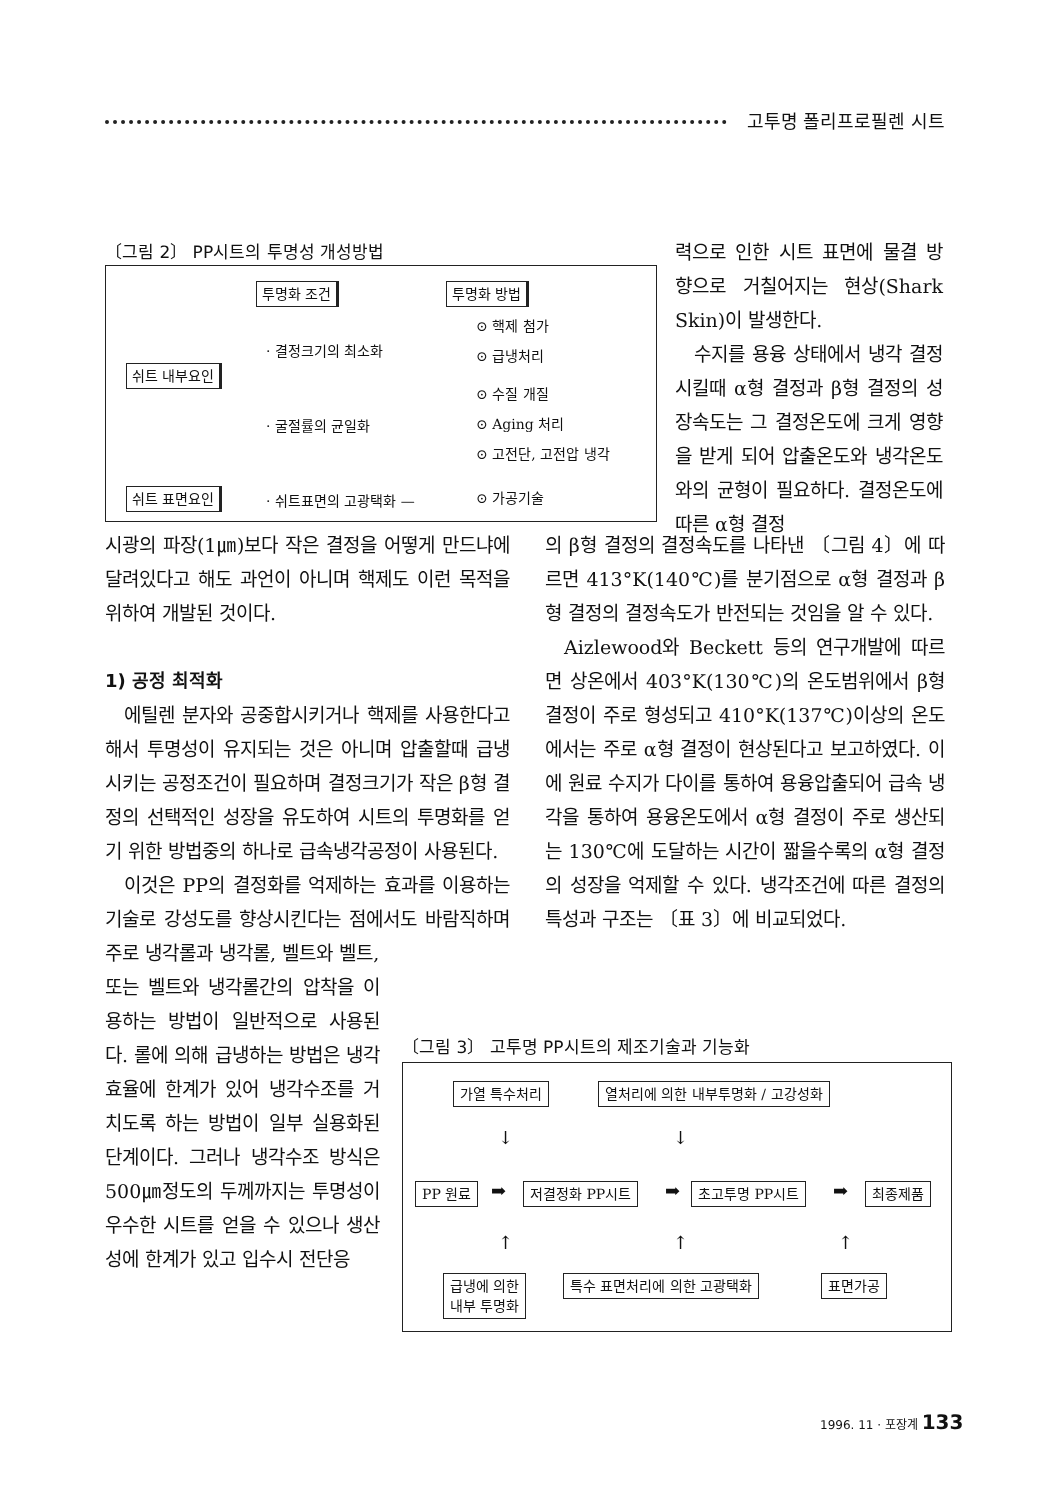고투명 폴리프로필렌 시트
〔그림 2〕 PP시트의 투명성 개성방법
투명화 조건 투명화 방법
⊙ 핵제 첨가
· 결정크기의 최소화 ⊙ 급냉처리
쉬트 내부요인
⊙ 수질 개질
· 굴절률의 균일화 ⊙ Aging 처리
⊙ 고전단, 고전압 냉각
쉬트 표면요인 · 쉬트표면의 고광택화 — ⊙ 가공기술
력으로 인한 시트 표면에 물결 방향으로 거칠어지는 현상(Shark Skin)이 발생한다.
수지를 용융 상태에서 냉각 결정시킬때 α형 결정과 β형 결정의 성장속도는 그 결정온도에 크게 영향을 받게 되어 압출온도와 냉각온도와의 균형이 필요하다. 결정온도에 따른 α형 결정
시광의 파장(1㎛)보다 작은 결정을 어떻게 만드냐에 달려있다고 해도 과언이 아니며 핵제도 이런 목적을 위하여 개발된 것이다.
1) 공정 최적화
에틸렌 분자와 공중합시키거나 핵제를 사용한다고 해서 투명성이 유지되는 것은 아니며 압출할때 급냉시키는 공정조건이 필요하며 결정크기가 작은 β형 결정의 선택적인 성장을 유도하여 시트의 투명화를 얻기 위한 방법중의 하나로 급속냉각공정이 사용된다.
이것은 PP의 결정화를 억제하는 효과를 이용하는 기술로 강성도를 향상시킨다는 점에서도 바람직하며 주로 냉각롤과 냉각롤, 벨트와 벨트,
또는 벨트와 냉각롤간의 압착을 이용하는 방법이 일반적으로 사용된다. 롤에 의해 급냉하는 방법은 냉각효율에 한계가 있어 냉각수조를 거치도록 하는 방법이 일부 실용화된 단계이다. 그러나 냉각수조 방식은 500㎛정도의 두께까지는 투명성이 우수한 시트를 얻을 수 있으나 생산성에 한계가 있고 입수시 전단응
의 β형 결정의 결정속도를 나타낸 〔그림 4〕에 따르면 413°K(140℃)를 분기점으로 α형 결정과 β형 결정의 결정속도가 반전되는 것임을 알 수 있다.
Aizlewood와 Beckett 등의 연구개발에 따르면 상온에서 403°K(130℃)의 온도범위에서 β형 결정이 주로 형성되고 410°K(137℃)이상의 온도에서는 주로 α형 결정이 현상된다고 보고하였다. 이에 원료 수지가 다이를 통하여 용융압출되어 급속 냉각을 통하여 용융온도에서 α형 결정이 주로 생산되는 130℃에 도달하는 시간이 짧을수록의 α형 결정의 성장을 억제할 수 있다. 냉각조건에 따른 결정의 특성과 구조는 〔표 3〕에 비교되었다.
〔그림 3〕 고투명 PP시트의 제조기술과 기능화
가열 특수처리 열처리에 의한 내부투명화 / 고강성화
↓ ↓
PP 원료 ➡ 저결정화 PP시트 ➡ 초고투명 PP시트 ➡ 최종제품
↑ ↑ ↑
급냉에 의한
내부 투명화
특수 표면처리에 의한 고광택화 표면가공
1996. 11 · 포장계 133